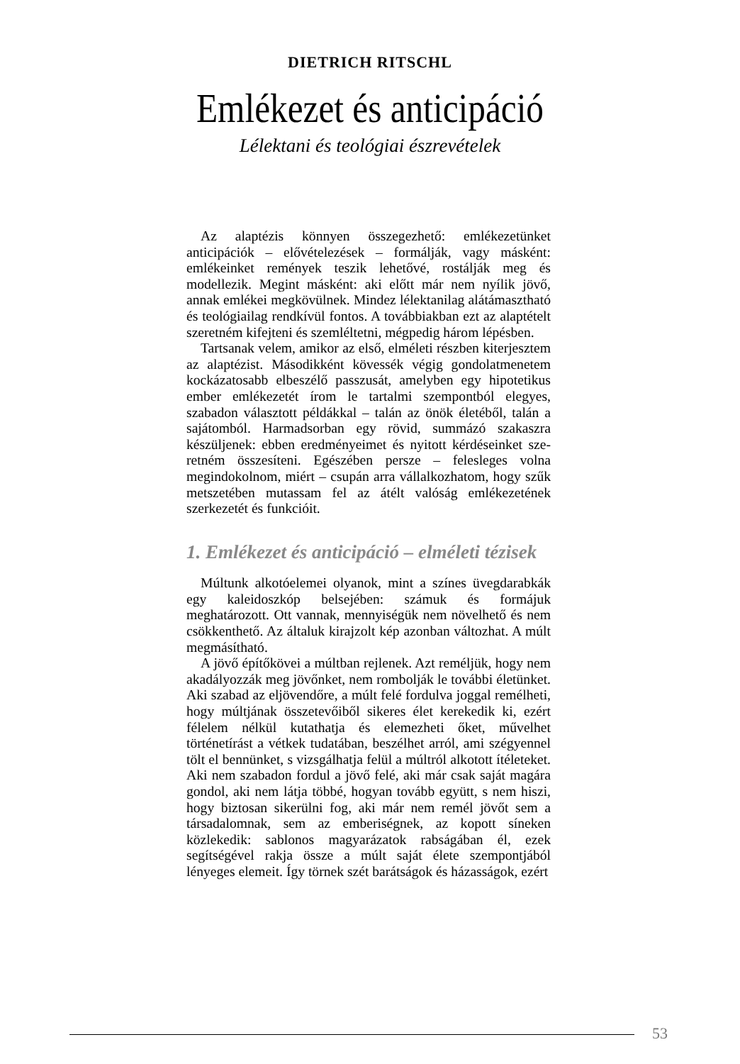DIETRICH RITSCHL
Emlékezet és anticipáció
Lélektani és teológiai észrevételek
Az alaptézis könnyen összegezhető: emlékezetünket anticipációk – elővételezések – formálják, vagy másként: emlékeinket remények teszik lehetővé, rostálják meg és modellezik. Megint másként: aki előtt már nem nyílik jövő, annak emlékei megkövülnek. Mindez lélektanilag alátámasztható és teológiailag rendkívül fontos. A további­akban ezt az alaptételt szeretném kifejteni és szem­léltetni, mégpedig három lépésben.
Tartsanak velem, amikor az első, elméleti részben ki­terjesztem az alaptézist. Másodikként kövessék végig gondolatmenetem kockázatosabb elbeszélő passzusát, amelyben egy hipotetikus ember emlékezetét írom le tar­talmi szempontból elegyes, szabadon választott példák­kal – talán az önök életéből, talán a sajátomból. Har­madsorban egy rövid, summázó szakaszra készülje­nek: ebben eredményeimet és nyitott kérdéseinket sze­retném összesíteni. Egészében persze – felesleges vol­na megindokolnom, miért – csupán arra vállalkozhatom, hogy szűk metszetében mutassam fel az átélt valóság em­lékezetének szerkezetét és funkcióit.
1. Emlékezet és anticipáció – elméleti tézisek
Múltunk alkotóelemei olyanok, mint a színes üvegda­rabkák egy kaleidoszkóp belsejében: számuk és formá­juk meghatározott. Ott vannak, mennyiségük nem növel­hető és nem csökkenthető. Az általuk kirajzolt kép azon­ban változhat. A múlt megmásítható.
A jövő építőkövei a múltban rejlenek. Azt reméljük, hogy nem akadályozzák meg jövőnket, nem rombolják le további életünket. Aki szabad az eljövendőre, a múlt felé fordulva joggal remélheti, hogy múltjának összetevőiből sikeres élet kerekedik ki, ezért félelem nélkül kutathatja és elemezheti őket, művelhet történetírást a vétkek tuda­tában, beszélhet arról, ami szégyennel tölt el bennün­ket, s vizsgálhatja felül a múltról alkotott ítéleteket. Aki nem szabadon fordul a jövő felé, aki már csak saját magára gondol, aki nem látja többé, hogyan tovább együtt, s nem hiszi, hogy biztosan sikerülni fog, aki már nem remél jövőt sem a társadalomnak, sem az emberiségnek, az kopott síneken közlekedik: sablo­nos magyarázatok rabságában él, ezek segítségével rakja össze a múlt saját élete szempontjából lényeges ele­meit. Így törnek szét barátságok és házasságok, ezért
53